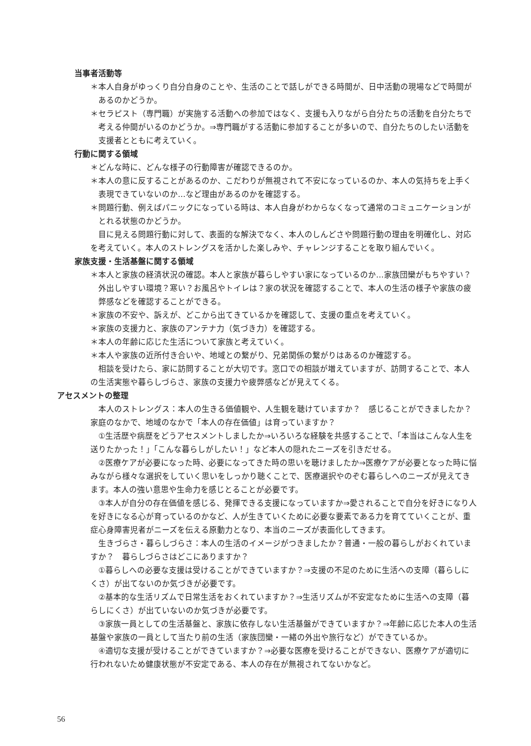当事者活動等
＊本人自身がゆっくり自分自身のことや、生活のことで話しができる時間が、日中活動の現場などで時間があるのかどうか。
＊セラピスト（専門職）が実施する活動への参加ではなく、支援も入りながら自分たちの活動を自分たちで考える仲間がいるのかどうか。⇒専門職がする活動に参加することが多いので、自分たちのしたい活動を支援者とともに考えていく。
行動に関する領域
＊どんな時に、どんな様子の行動障害が確認できるのか。
＊本人の意に反することがあるのか、こだわりが無視されて不安になっているのか、本人の気持ちを上手く表現できていないのか…など理由があるのかを確認する。
＊問題行動、例えばパニックになっている時は、本人自身がわからなくなって通常のコミュニケーションがとれる状態のかどうか。
目に見える問題行動に対して、表面的な解決でなく、本人のしんどさや問題行動の理由を明確化し、対応を考えていく。本人のストレングスを活かした楽しみや、チャレンジすることを取り組んでいく。
家族支援・生活基盤に関する領域
＊本人と家族の経済状況の確認。本人と家族が暮らしやすい家になっているのか…家族団欒がもちやすい？外出しやすい環境？寒い？お風呂やトイレは？家の状況を確認することで、本人の生活の様子や家族の疲弊感などを確認することができる。
＊家族の不安や、訴えが、どこから出てきているかを確認して、支援の重点を考えていく。
＊家族の支援力と、家族のアンテナ力（気づき力）を確認する。
＊本人の年齢に応じた生活について家族と考えていく。
＊本人や家族の近所付き合いや、地域との繋がり、兄弟関係の繋がりはあるのか確認する。
相談を受けたら、家に訪問することが大切です。窓口での相談が増えていますが、訪問することで、本人の生活実態や暮らしづらさ、家族の支援力や疲弊感などが見えてくる。
アセスメントの整理
本人のストレングス：本人の生きる価値観や、人生観を聴けていますか？　感じることができましたか？家庭のなかで、地域のなかで「本人の存在価値」は育っていますか？
①生活歴や病歴をどうアセスメントしましたか⇒いろいろな経験を共感することで、「本当はこんな人生を送りたかった！」「こんな暮らしがしたい！」など本人の隠れたニーズを引きだせる。
②医療ケアが必要になった時、必要になってきた時の思いを聴けましたか⇒医療ケアが必要となった時に悩みながら様々な選択をしていく思いをしっかり聴くことで、医療選択やのぞむ暮らしへのニーズが見えてきます。本人の強い意思や生命力を感じとることが必要です。
③本人が自分の存在価値を感じる、発揮できる支援になっていますか⇒愛されることで自分を好きになり人を好きになる心が育っているのかなど、人が生きていくために必要な要素である力を育てていくことが、重症心身障害児者がニーズを伝える原動力となり、本当のニーズが表面化してきます。
生きづらさ・暮らしづらさ：本人の生活のイメージがつきましたか？普通・一般の暮らしがおくれていますか？　暮らしづらさはどこにありますか？
①暮らしへの必要な支援は受けることができていますか？⇒支援の不足のために生活への支障（暮らしにくさ）が出てないのか気づきが必要です。
②基本的な生活リズムで日常生活をおくれていますか？⇒生活リズムが不安定なために生活への支障（暮らしにくさ）が出ていないのか気づきが必要です。
③家族一員としての生活基盤と、家族に依存しない生活基盤ができていますか？⇒年齢に応じた本人の生活基盤や家族の一員として当たり前の生活（家族団欒・一緒の外出や旅行など）ができているか。
④適切な支援が受けることができていますか？⇒必要な医療を受けることができない、医療ケアが適切に行われないため健康状態が不安定である、本人の存在が無視されてないかなど。
56